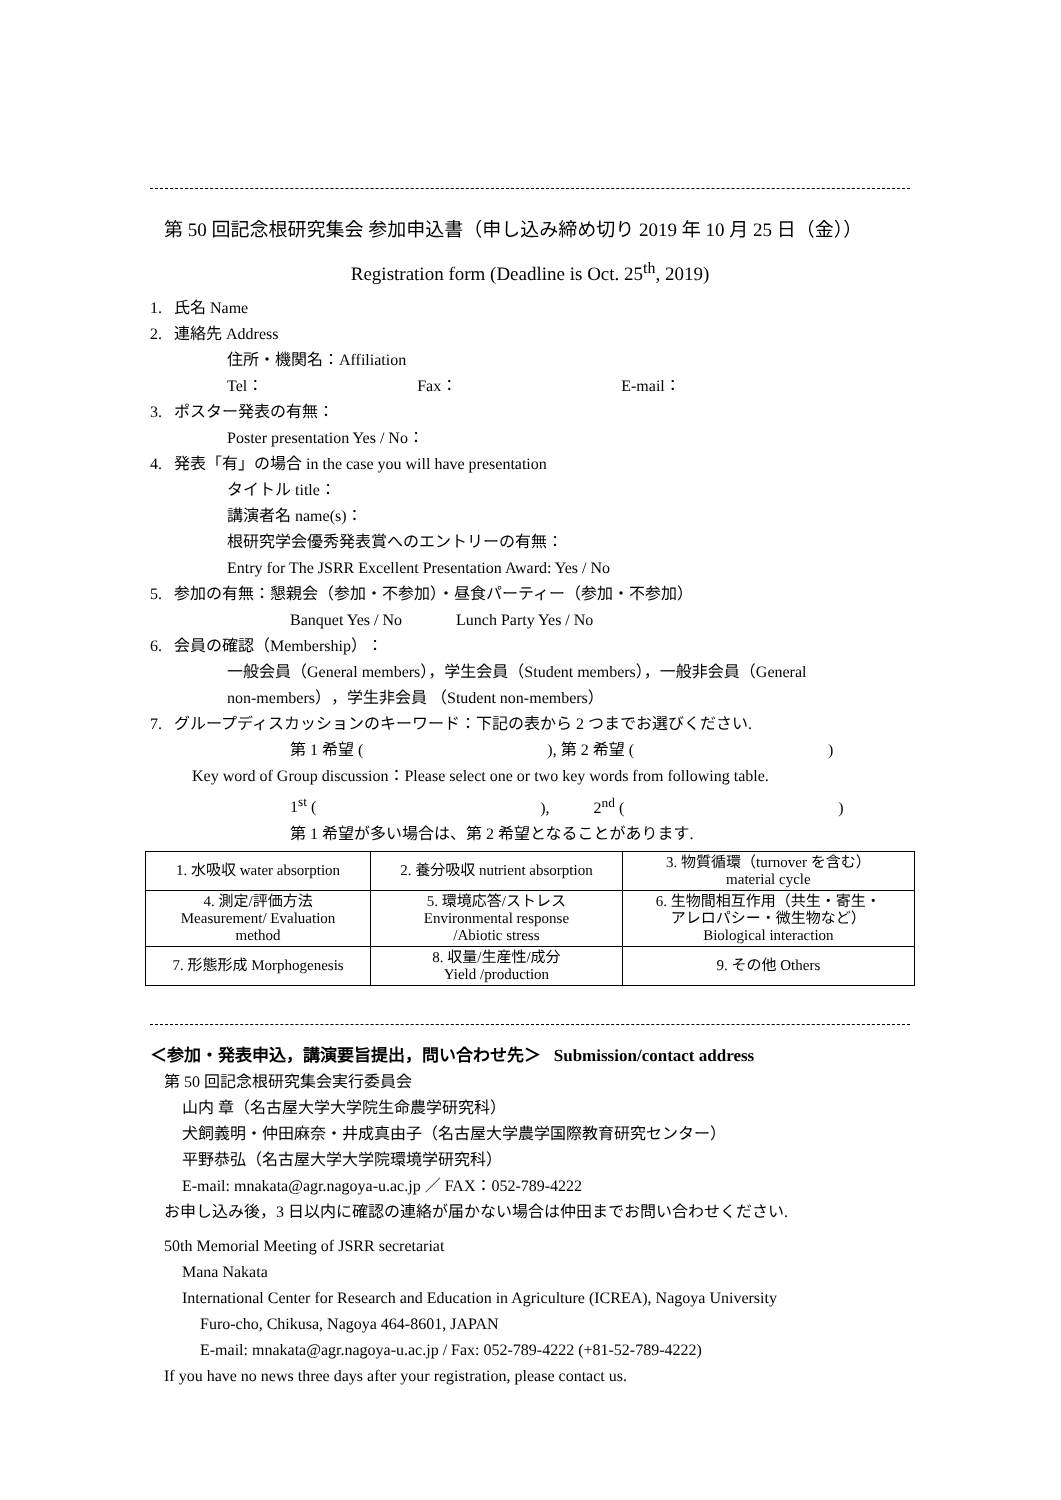第 50 回記念根研究集会 参加申込書（申し込み締め切り 2019 年 10 月 25 日（金））
Registration form (Deadline is Oct. 25<sup>th</sup>, 2019)
1. 氏名 Name
2. 連絡先 Address
住所・機関名：Affiliation
Tel： Fax： E-mail：
3. ポスター発表の有無：
Poster presentation Yes / No：
4. 発表「有」の場合 in the case you will have presentation
タイトル title：
講演者名 name(s)：
根研究学会優秀発表賞へのエントリーの有無：
Entry for The JSRR Excellent Presentation Award: Yes / No
5. 参加の有無：懇親会（参加・不参加）・昼食パーティー（参加・不参加）
Banquet Yes / No Lunch Party Yes / No
6. 会員の確認（Membership）：
一般会員（General members），学生会員（Student members），一般非会員（General
non-members），学生非会員 （Student non-members）
7. グループディスカッションのキーワード：下記の表から 2 つまでお選びください.
第 1 希望 ( ), 第 2 希望 ( )
Key word of Group discussion：Please select one or two key words from following table.
1<sup>st</sup> ( ), 2<sup>nd</sup> ( )
第 1 希望が多い場合は、第 2 希望となることがあります.
| 1. 水吸収 water absorption | 2. 養分吸収 nutrient absorption | 3. 物質循環（turnover を含む） material cycle |
| 4. 測定/評価方法 Measurement/ Evaluation method | 5. 環境応答/ストレス Environmental response /Abiotic stress | 6. 生物間相互作用（共生・寄生・ アレロパシー・微生物など） Biological interaction |
| 7. 形態形成 Morphogenesis | 8. 収量/生産性/成分 Yield /production | 9. その他 Others |
＜参加・発表申込，講演要旨提出，問い合わせ先＞ Submission/contact address
第 50 回記念根研究集会実行委員会
山内 章（名古屋大学大学院生命農学研究科）
犬飼義明・仲田麻奈・井成真由子（名古屋大学農学国際教育研究センター）
平野恭弘（名古屋大学大学院環境学研究科）
E-mail: mnakata@agr.nagoya-u.ac.jp ／ FAX：052-789-4222
お申し込み後，3 日以内に確認の連絡が届かない場合は仲田までお問い合わせください.
50th Memorial Meeting of JSRR secretariat
Mana Nakata
International Center for Research and Education in Agriculture (ICREA), Nagoya University
Furo-cho, Chikusa, Nagoya 464-8601, JAPAN
E-mail: mnakata@agr.nagoya-u.ac.jp / Fax: 052-789-4222 (+81-52-789-4222)
If you have no news three days after your registration, please contact us.